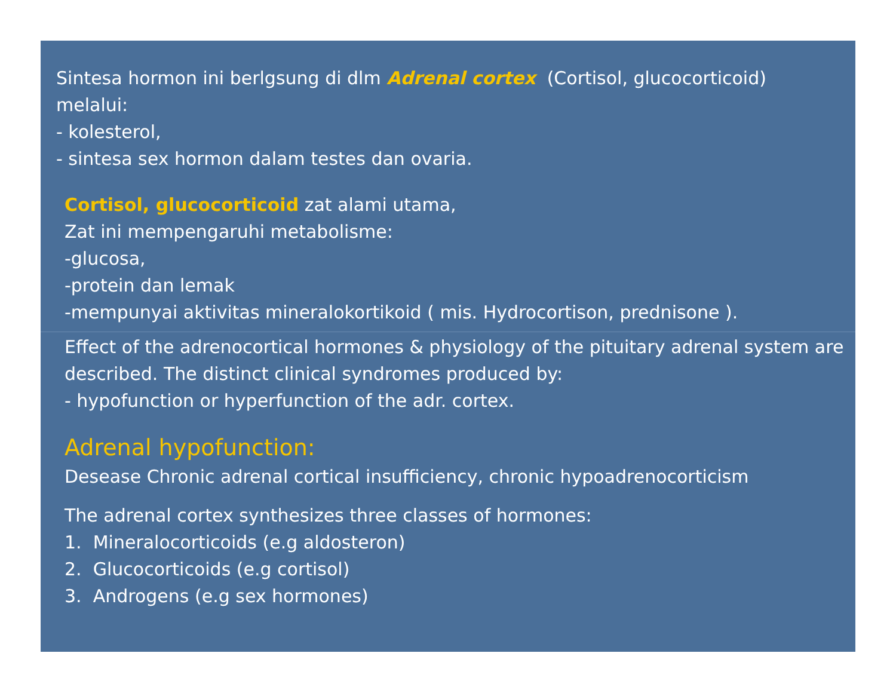Sintesa hormon ini berlgsung di dlm Adrenal cortex (Cortisol, glucocorticoid)
melalui:
- kolesterol,
- sintesa sex hormon dalam testes dan ovaria.
Cortisol, glucocorticoid zat alami utama,
Zat ini mempengaruhi metabolisme:
-glucosa,
-protein dan lemak
-mempunyai aktivitas mineralokortikoid ( mis. Hydrocortison, prednisone ).
Effect of the adrenocortical hormones & physiology of the pituitary adrenal system are described. The distinct clinical syndromes produced by:
- hypofunction or hyperfunction of the adr. cortex.
Adrenal hypofunction:
Desease Chronic adrenal cortical insufficiency, chronic hypoadrenocorticism
The adrenal cortex synthesizes three classes of hormones:
1. Mineralocorticoids (e.g aldosteron)
2. Glucocorticoids (e.g cortisol)
3. Androgens (e.g sex hormones)